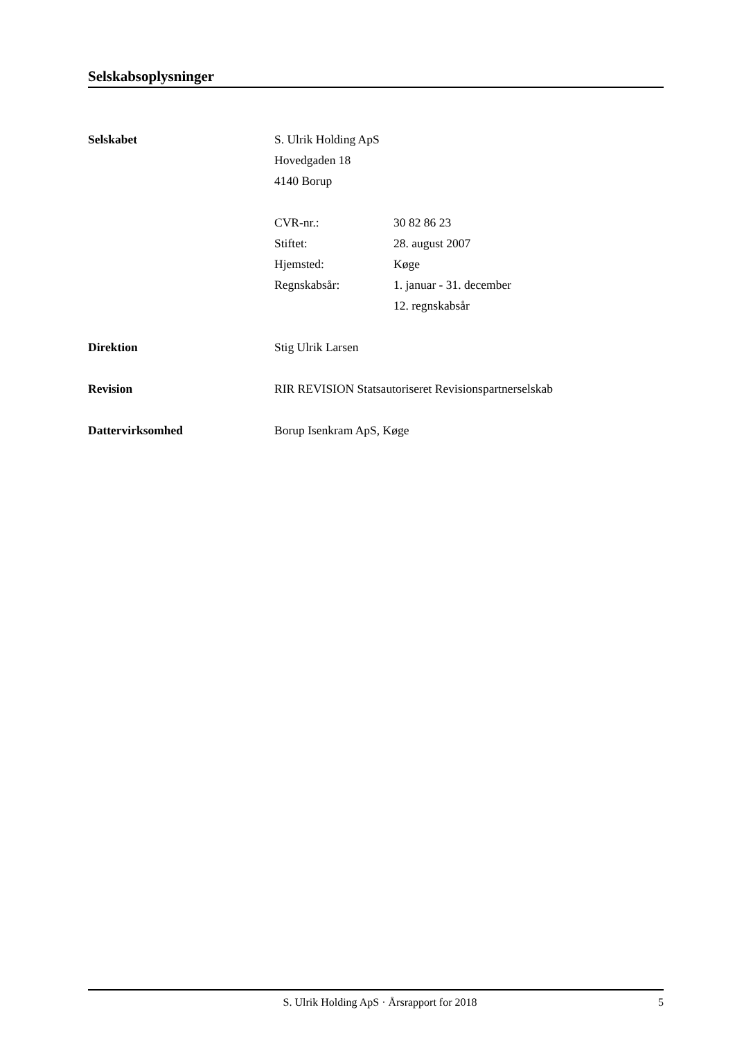Selskabsoplysninger
Selskabet S. Ulrik Holding ApS
Hovedgaden 18
4140 Borup
CVR-nr.: 30 82 86 23
Stiftet: 28. august 2007
Hjemsted: Køge
Regnskabsår: 1. januar - 31. december
12. regnskabsår
Direktion Stig Ulrik Larsen
Revision RIR REVISION Statsautoriseret Revisionspartnerselskab
Dattervirksomhed Borup Isenkram ApS, Køge
S. Ulrik Holding ApS · Årsrapport for 2018
5